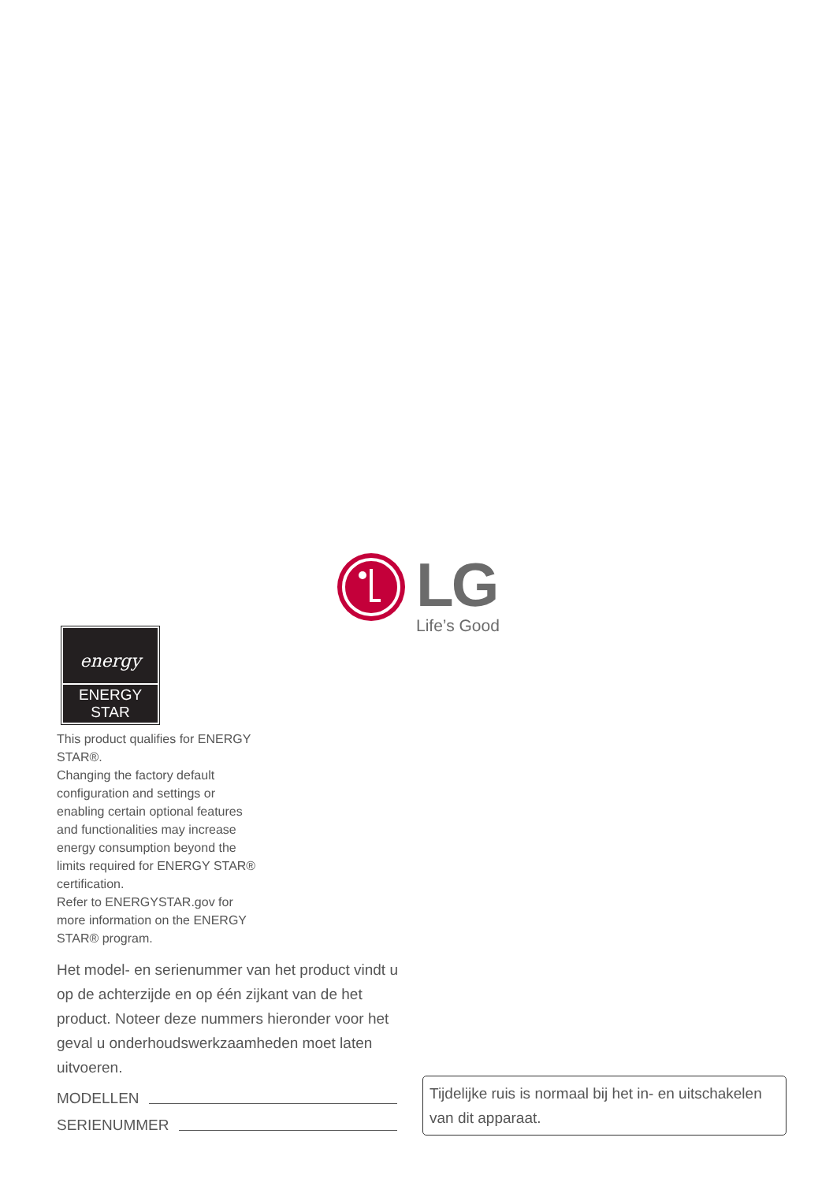LG
Life’s Good
energy
ENERGY STAR
This product qualifies for ENERGY STAR®.
Changing the factory default configuration and settings or enabling certain optional features and functionalities may increase energy consumption beyond the limits required for ENERGY STAR® certification.
Refer to ENERGYSTAR.gov for more information on the ENERGY STAR® program.
Het model- en serienummer van het product vindt u op de achterzijde en op één zijkant van de het product. Noteer deze nummers hieronder voor het geval u onderhoudswerkzaamheden moet laten uitvoeren.
MODELLEN
SERIENUMMER
Tijdelijke ruis is normaal bij het in- en uitschakelen van dit apparaat.